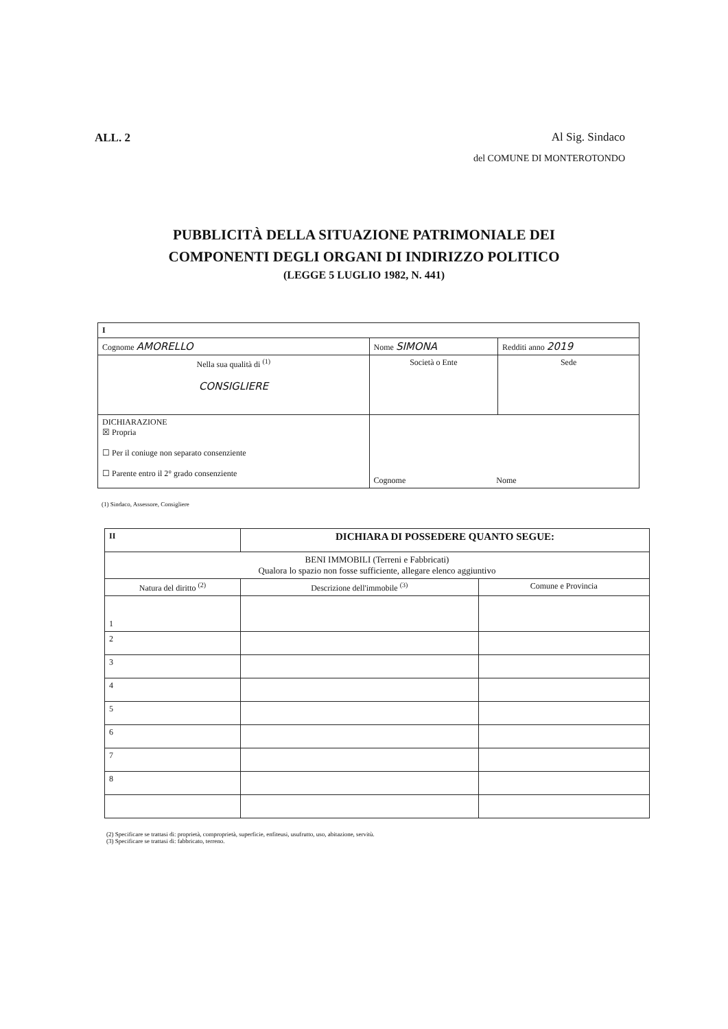ALL. 2
Al Sig. Sindaco
del COMUNE DI MONTEROTONDO
PUBBLICITÀ DELLA SITUAZIONE PATRIMONIALE DEI
COMPONENTI DEGLI ORGANI DI INDIRIZZO POLITICO
(LEGGE 5 LUGLIO 1982, N. 441)
| I | | | |
| Cognome AMORELLO | | Nome SIMONA | Redditi anno 2019 |
| Nella sua qualità di <sup>(1)</sup> CONSIGLIERE | Società o Ente | | Sede |
| DICHIARAZIONE ☒ Propria ☐ Per il coniuge non separato consenziente ☐ Parente entro il 2° grado consenziente | | Cognome Nome | |
(1) Sindaco, Assessore, Consigliere
| II | DICHIARA DI POSSEDERE QUANTO SEGUE: | |
| BENI IMMOBILI (Terreni e Fabbricati) Qualora lo spazio non fosse sufficiente, allegare elenco aggiuntivo | | |
| Natura del diritto <sup>(2)</sup> | Descrizione dell'immobile <sup>(3)</sup> | Comune e Provincia |
| 1 | | |
| 2 | | |
| 3 | | |
| 4 | | |
| 5 | | |
| 6 | | |
| 7 | | |
| 8 | | |
(2) Specificare se trattasi di: proprietà, comproprietà, superficie, enfiteusi, usufrutto, uso, abitazione, servitù.
(3) Specificare se trattasi di: fabbricato, terreno.